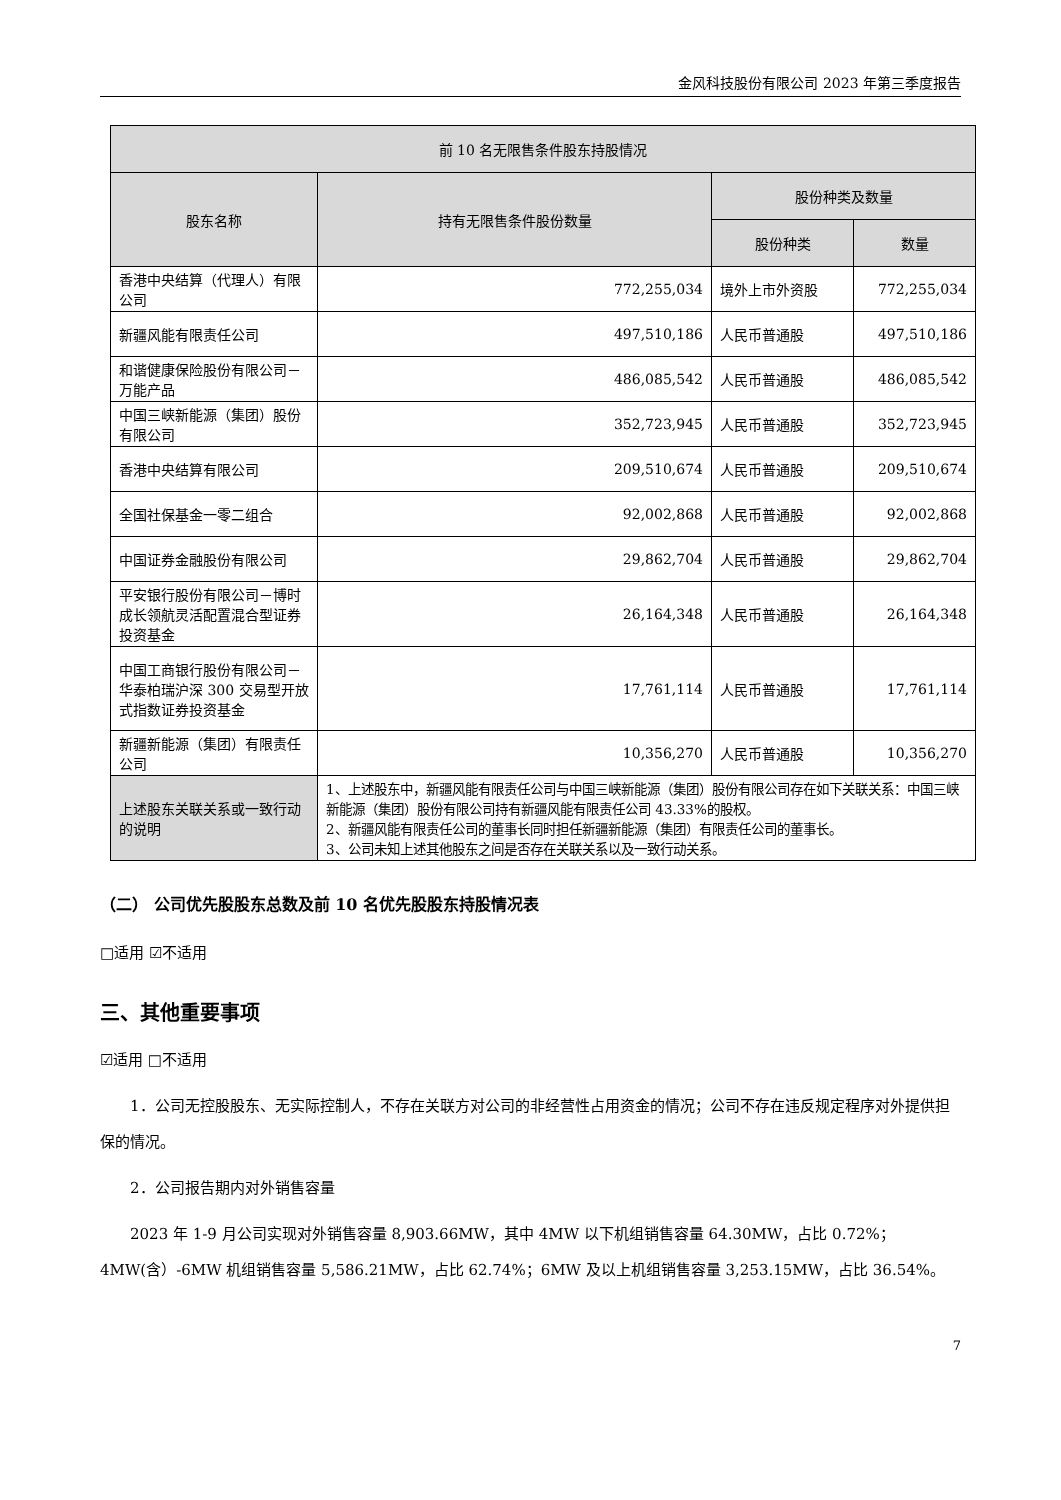金风科技股份有限公司 2023 年第三季度报告
| 前 10 名无限售条件股东持股情况 | | | |
| --- | --- | --- | --- |
| 股东名称 | 持有无限售条件股份数量 | 股份种类及数量 | |
| | | 股份种类 | 数量 |
| 香港中央结算（代理人）有限公司 | 772,255,034 | 境外上市外资股 | 772,255,034 |
| 新疆风能有限责任公司 | 497,510,186 | 人民币普通股 | 497,510,186 |
| 和谐健康保险股份有限公司－万能产品 | 486,085,542 | 人民币普通股 | 486,085,542 |
| 中国三峡新能源（集团）股份有限公司 | 352,723,945 | 人民币普通股 | 352,723,945 |
| 香港中央结算有限公司 | 209,510,674 | 人民币普通股 | 209,510,674 |
| 全国社保基金一零二组合 | 92,002,868 | 人民币普通股 | 92,002,868 |
| 中国证券金融股份有限公司 | 29,862,704 | 人民币普通股 | 29,862,704 |
| 平安银行股份有限公司－博时成长领航灵活配置混合型证券投资基金 | 26,164,348 | 人民币普通股 | 26,164,348 |
| 中国工商银行股份有限公司－华泰柏瑞沪深 300 交易型开放式指数证券投资基金 | 17,761,114 | 人民币普通股 | 17,761,114 |
| 新疆新能源（集团）有限责任公司 | 10,356,270 | 人民币普通股 | 10,356,270 |
| 上述股东关联关系或一致行动的说明 | 1、上述股东中，新疆风能有限责任公司与中国三峡新能源（集团）股份有限公司存在如下关联关系：中国三峡新能源（集团）股份有限公司持有新疆风能有限责任公司 43.33%的股权。 2、新疆风能有限责任公司的董事长同时担任新疆新能源（集团）有限责任公司的董事长。 3、公司未知上述其他股东之间是否存在关联关系以及一致行动关系。 | | |
（二） 公司优先股股东总数及前 10 名优先股股东持股情况表
□适用 ☑不适用
三、其他重要事项
☑适用 □不适用
1．公司无控股股东、无实际控制人，不存在关联方对公司的非经营性占用资金的情况；公司不存在违反规定程序对外提供担保的情况。
2．公司报告期内对外销售容量
2023 年 1-9 月公司实现对外销售容量 8,903.66MW，其中 4MW 以下机组销售容量 64.30MW，占比 0.72%；4MW(含）-6MW 机组销售容量 5,586.21MW，占比 62.74%；6MW 及以上机组销售容量 3,253.15MW，占比 36.54%。
7